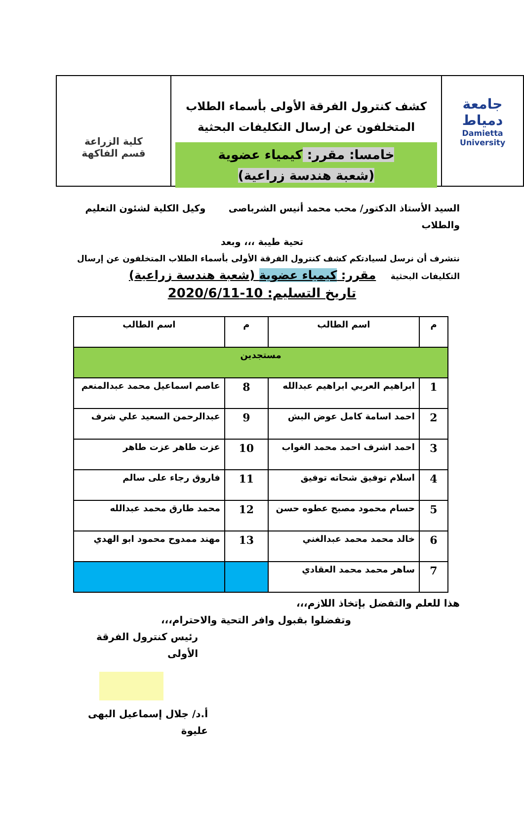جامعة دمياط
Damietta University
كشف كنترول الفرقة الأولى بأسماء الطلاب
المتخلفون عن إرسال التكليفات البحثية
خامسا: مقرر: كيمياء عضوية
(شعبة هندسة زراعية)
كلية الزراعة
قسم الفاكهة
السيد الأستاذ الدكتور/ محب محمد أنيس الشرباصى وكيل الكلية لشئون التعليم والطلاب
تحية طيبة ،،، وبعد
نتشرف أن نرسل لسيادتكم كشف كنترول الفرقة الأولى بأسماء الطلاب المتخلفون عن إرسال التكليفات البحثية مقرر: كيمياء عضوية (شعبة هندسة زراعية)
تاريخ التسليم: 10-2020/6/11
| م | اسم الطالب | م | اسم الطالب |
| --- | --- | --- | --- |
| مستجدين | | | |
| 1 | ابراهيم العربي ابراهيم عبدالله | 8 | عاصم اسماعيل محمد عبدالمنعم |
| 2 | احمد اسامة كامل عوض البش | 9 | عبدالرحمن السعيد علي شرف |
| 3 | احمد اشرف احمد محمد الغواب | 10 | عزت طاهر عزت طاهر |
| 4 | اسلام توفيق شحاته توفيق | 11 | فاروق رجاء على سالم |
| 5 | حسام محمود مصبح عطوه حسن | 12 | محمد طارق محمد عبدالله |
| 6 | خالد محمد محمد عبدالغني | 13 | مهند ممدوح محمود ابو الهدي |
| 7 | ساهر محمد محمد العقادي | | |
هذا للعلم والتفضل بإتخاذ اللازم،،،
وتفضلوا بقبول وافر التحية والاحترام،،،
رئيس كنترول الفرقة الأولى
أ.د/ جلال إسماعيل البهى عليوة